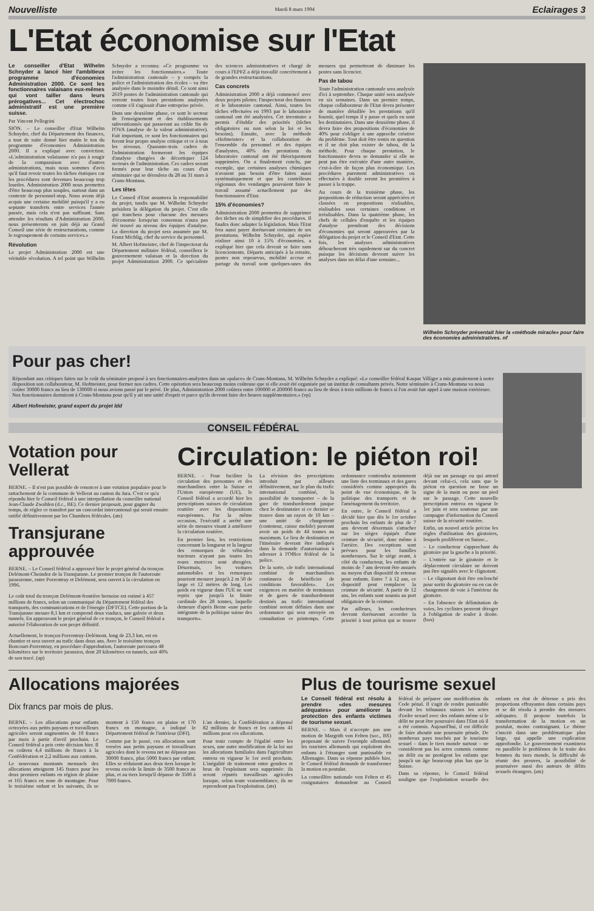Nouvelliste Mardi 8 mars 1994 Eclairages 3
L'Etat économise sur l'Etat
Le conseiller d'Etat Wilhelm Schnyder a lancé hier l'ambitieux programme d'économies Administration 2000. Ce sont les fonctionnaires valaisans eux-mêmes qui vont tailler dans leurs prérogatives... Cet électrochoc administratif est une première suisse.
Par Vincent Pellegrini
SION. – Le conseiller d'Etat Wilhelm Schnyder, chef du Département des finances, a tout de suite donné hier matin le ton du programme d'économies Administration 2000. Il a expliqué avec conviction: «L'administration valaisanne n'a pas à rougir de la comparaison avec d'autres administrations, mais nous sommes d'avis qu'il faut revoir toutes les tâches étatiques car les procédures sont devenues beaucoup trop lourdes. Administration 2000 nous permettra d'être beaucoup plus souples, surtout dans un contexte de personnel-stop. Nous avons déjà acquis une certaine mobilité puisqu'il y a eu septante transferts entre services l'année passée, mais cela n'est pas suffisant. Sans attendre les résultats d'Administration 2000, nous présenterons en juin déjà au Grand Conseil une série de restructurations, comme le regroupement de certains services.»
Révolution
Le projet Administration 2000 est une véritable révolution. A tel point que Wilhelm Schnyder a reconnu: «Ce programme va irriter les fonctionnaires.» Toute l'administration cantonale – y compris la police et l'administration des écoles – va être analysée dans le moindre détail. Ce sont ainsi 2619 postes de l'administration cantonale qui verront toutes leurs prestations analysées comme s'il s'agissait d'une entreprise privée.
Dans une deuxième phase, ce sont le secteur de l'enseignement et des établissements subventionnés qui passeront au crible fin de l'OVA (analyse de la valeur administrative). Fait important, ce sont les fonctionnaires qui feront leur propre analyse critique et ce à tous les niveaux. Quarante-trois cadres de l'administration formeront les équipes d'analyse chargées de décortiquer 124 secteurs de l'administration. Ces cadres seront formés pour leur tâche au cours d'un séminaire qui se déroulera du 28 au 31 mars à Crans-Montana.
Les têtes
Le Conseil d'Etat assumera la responsabilité du projet, tandis que M. Wilhelm Schnyder présidera la délégation du projet. C'est elle qui tranchera pour chacune des mesures d'économie lorsqu'un consensus n'aura pas été trouvé au niveau des équipes d'analyse. La direction du projet sera assumée par M. Franz Michlig, chef du service du personnel.
M. Albert Hofmeister, chef de l'inspectorat du Département militaire fédéral, conseillera le gouvernement valaisan et la direction du projet Administration 2000. Ce spécialiste des sciences administratives et chargé de cours à l'EPFZ a déjà travaillé concrètement à de grandes restructurations.
Cas concrets
Administration 2000 a déjà commencé avec deux projets pilotes: l'inspectorat des finances et le laboratoire cantonal. Ainsi, toutes les tâches effectuées en 1993 par le laboratoire cantonal ont été analysées. Cet inventaire a permis d'établir des priorités (tâches obligatoires ou non selon la loi et les besoins). Ensuite, avec la méthode «Hofmeister» et la collaboration de l'ensemble du personnel et des équipes d'analystes, 40% des prestations du laboratoire cantonal ont été théoriquement supprimées. On a finalement conclu, par exemple, que certaines analyses chimiques n'avaient pas besoin d'être faites aussi systématiquement et que les contrôleurs régionaux des vendanges pouvaient faire le travail assumé actuellement par des fonctionnaires d'Etat.
15% d'économies?
Administration 2000 permettra de supprimer des tâches ou de simplifier des procédures. Il faudra donc adapter la législation. Mais l'Etat fera aussi payer dorénavant certaines de ses prestations. Wilhelm Schnyder, qui espère réaliser ainsi 10 à 15% d'économies, a expliqué hier que cela devrait se faire sans licenciements. Départs anticipés à la retraite, postes non repourvus, mobilité accrue et partage du travail sont quelques-unes des mesures qui permettront de diminuer les postes sans licencier.
Pas de tabou
Toute l'administration cantonale sera analysée d'ici à septembre. Chaque unité sera analysée en six semaines. Dans un premier temps, chaque collaborateur de l'Etat devra présenter de manière détaillée les prestations qu'il fournit, quel temps il y passe et quels en sont les destinataires. Dans une deuxième phase, il devra faire des propositions d'économies de 40% pour s'obliger à une approche créative du problème. Tout doit être remis en question et il ne doit plus exister de tabou, dit la méthode. Pour chaque prestation, le fonctionnaire devra se demander si elle ne peut pas être exécutée d'une autre manière, c'est-à-dire de façon plus économique. Les procédures purement administratives ou effectuées à double seront les premières à passer à la trappe.
Au cours de la troisième phase, les propositions de réduction seront appréciées et classées en propositions réalisables, réalisables sous certaines conditions et irréalisables. Dans la quatrième phase, les chefs de cellules d'enquête et les équipes d'analyse prendront des décisions d'économies qui seront approuvées par la délégation du projet et le Conseil d'Etat. Cette fois, les analyses administratives déboucheront très rapidement sur du concret puisque les décisions devront suivre les analyses dans un délai d'une semaine...
Wilhelm Schnyder présentait hier la «méthode miracle» pour faire des économies administratives. nf
Pour pas cher!
Répondant aux critiques faites sur le coût du séminaire proposé à ses fonctionnaires-analystes dans un «palace» de Crans-Montana, M. Wilhelm Schnyder a expliqué: «Le conseiller fédéral Kaspar Villiger a mis gratuitement à notre disposition son collaborateur, M. Hofmeister, pour former nos cadres. Cette opération sera beaucoup moins coûteuse que si elle avait été organisée par un institut de consultants privés. Notre séminaire à Crans-Montana va nous coûter 30000 francs au lieu de 130000 si nous avions passé par le privé. De plus, Administration 2000 coûtera entre 100000 et 200000 francs au lieu de deux à trois millions de francs si l'on avait fait appel à une maison extérieure. Nos fonctionnaires dormiront à Crans-Montana pour qu'il y ait une unité d'esprit et parce qu'ils devront faire des heures supplémentaires.» (vp)
Albert Hofmeister, grand expert du projet ldd
CONSEIL FÉDÉRAL
Votation pour Vellerat
BERNE. – Il n'est pas possible de renoncer à une votation populaire pour le rattachement de la commune de Vellerat au canton du Jura. C'est ce qu'a répondu hier le Conseil fédéral à une interpellation du conseiller national Jean-Claude Zwahlen (d.c., BE). Ce dernier proposait, pour gagner du temps, de régler ce transfert par un concordat intercantonal qui serait ensuite ratifié définitivement par les Chambres fédérales. (ats)
Transjurane approuvée
BERNE. – Le Conseil fédéral a approuvé hier le projet général du tronçon Delémont-Choindez de la Transjurane. Le premier tronçon de l'autoroute jurassienne, entre Porrentruy et Delémont, sera ouvert à la circulation en 1996.
Le coût total du tronçon Delémont-frontière bernoise est estimé à 457 millions de francs, selon un communiqué du Département fédéral des transports, des communications et de l'énergie (DFTCE). Cette portion de la Transjurane mesure 8,1 km et comprend deux viaducs, une galerie et deux tunnels. En approuvant le projet général de ce tronçon, le Conseil fédéral a autorisé l'élaboration de son projet définitif.
Actuellement, le tronçon Porrentruy-Delémont, long de 23,3 km, est en chantier et sera ouvert au trafic dans deux ans. Avec le troisième tronçon Boncourt-Porrentruy, en procédure d'approbation, l'autoroute parcourra 48 kilomètres sur le territoire jurassien, dont 20 kilomètres en tunnels, soit 40% de son tracé. (ap)
Circulation: le piéton roi!
BERNE. – Pour faciliter la circulation des personnes et des marchandises entre la Suisse et l'Union européenne (UE), le Conseil fédéral a accordé hier les prescriptions suisses de circulation routière avec les dispositions européennes. Par la même occasion, l'exécutif a arrêté une série de mesures visant à améliorer la circulation routière.
En premier lieu, les restrictions concernant la longueur et la largeur des remorques de véhicules tracteurs n'ayant pas toutes les roues motrices sont abrogées. Désormais, les voitures automobiles et les remorques pourront mesurer jusqu'à 2 m 50 de large et 12 mètres de long. Les poids en vigueur dans l'UE ne sont repris que jusqu'à la limite cardinale des 28 tonnes, laquelle demeure d'après Berne «une partie intégrante de la politique suisse des transports».
La révision des prescriptions introduit par ailleurs définitivement, sur le plan du trafic international combiné, la possibilité de transporter – de la gare de transbordement jusque chez le destinataire si ce dernier se trouve dans un rayon de 10 km – une unité de chargement (conteneur, caisse mobile) pouvant avoir un poids de 44 tonnes au maximum. Le lieu de destination et l'itinéraire devront être indiqués dans la demande d'autorisation à adresser à l'Office fédéral de la police.
De la sorte, «le trafic international combiné de marchandises continuera de bénéficier de conditions favorables». Les exigences en matière de terminaux et de gares de transbordement destinés au trafic international combiné seront définies dans une ordonnance qui sera envoyée en consultation ce printemps. Cette ordonnance contiendra notamment une liste des terminaux et des gares considérés comme appropriés du point de vue économique, de la politique des transports et de l'aménagement du territoire.
En outre, le Conseil fédéral a décidé hier que dès le 1er octobre prochain les enfants de plus de 7 ans devront désormais s'attacher sur les sièges équipés d'une ceinture de sécurité, donc même à l'arrière. Des exceptions sont prévues pour les familles nombreuses. Sur le siège avant, à côté du conducteur, les enfants de moins de 7 ans devront être assurés au moyen d'un dispositif de retenue pour enfants. Entre 7 à 12 ans, ce dispositif peut remplacer la ceinture de sécurité. A partir de 12 ans, les enfants sont soumis au port obligatoire de la ceinture.
Par ailleurs, les conducteurs devront dorénavant accorder la priorité à tout piéton qui se trouve déjà sur un passage ou qui attend devant celui-ci, cela sans que le piéton en question ne fasse un signe de la main ou pose un pied sur le passage. Cette nouvelle prescription entrera en vigueur le 1er juin et sera soutenue par une campagne d'information du Conseil suisse de la sécurité routière.
Enfin, un nouvel article précise les règles d'utilisation des giratoires, lesquels prolifèrent en Suisse...
– Le conducteur s'approchant du giratoire par la gauche a la priorité.
– L'entrée sur le giratoire et le déplacement circulaire ne doivent pas être signalés avec le clignotant.
– Le clignotant doit être enclenché pour sortir du giratoire ou en cas de changement de voie à l'intérieur du giratoire.
– En l'absence de délimitation de voies, les cyclistes peuvent déroger à l'obligation de rouler à droite. (bos)
Allocations majorées
Dix francs par mois de plus.
BERNE. – Les allocations pour enfants octroyées aux petits paysans et travailleurs agricoles seront augmentées de 10 francs par mois à partir d'avril prochain. Le Conseil fédéral a pris cette décision hier. Il en coûtera 4,4 millions de francs à la Confédération et 2,2 millions aux cantons.
Le nouveaux montants mensuels des allocations atteignent 145 francs pour les deux premiers enfants en région de plaine et 165 francs en zone de montagne. Pour le troisième enfant et les suivants, ils se montent à 150 francs en plaine et 170 francs en montagne, a indiqué le Département fédéral de l'intérieur (DFI).
Comme par le passé, ces allocations sont versées aux petits paysans et travailleurs agricoles dont le revenu net ne dépasse pas 30000 francs, plus 5000 francs par enfant. Elles se réduisent aux deux tiers lorsque le revenu excède la limite de 3500 francs au plus, et au tiers lorsqu'il dépasse de 3500 à 7000 francs.
L'an dernier, la Confédération a dépensé 82 millions de francs et les cantons 41 millions pour ces allocations.
Pour tenir compte de l'égalité entre les sexes, une autre modification de la loi sur les allocations familiales dans l'agriculture entrera en vigueur le 1er avril prochain. L'inégalité de traitement entre gendres et brus de l'exploitant sera supprimée: ils seront réputés travailleurs agricoles lorsque, selon toute vraisemblance, ils ne reprendront pas l'exploitation. (ats)
Plus de tourisme sexuel
Le Conseil fédéral est résolu à prendre «des mesures adéquates» pour améliorer la protection des enfants victimes de tourisme sexuel.
BERNE. – Mais il n'accepte pas une motion de Margrith von Felten (soc., BS) proposant de suivre l'exemple allemand: les touristes allemands qui exploitent des enfants à l'étranger sont punissable en Allemagne. Dans sa réponse publiée hier, le Conseil fédéral demande de transformer la motion en postulat.
La conseillère nationale von Felten et 45 cosignataires demandent au Conseil fédéral de préparer une modification du Code pénal. Il s'agit de rendre punissable devant les tribunaux suisses les actes d'ordre sexuel avec des enfants même si le délit ne peut être poursuivi dans l'Etat où il a été commis. Aujourd'hui, il est difficile de faire aboutir une poursuite pénale. De nombreux pays touchés par le tourisme sexuel – dans le tiers monde surtout – ne considèrent pas les actes commis comme un délit ou ne protègent les enfants que jusqu'à un âge beaucoup plus bas que la Suisse.
Dans sa réponse, le Conseil fédéral souligne que l'exploitation sexuelle des enfants en état de détresse a pris des proportions effrayantes dans certains pays et se dit résolu à prendre des mesures adéquates. Il propose toutefois la transformation de la motion en un postulat, moins contraignant. Le thème s'inscrit dans une problématique plus large, qui appelle une explication approfondie. Le gouvernement examinera en parallèle le problèmes de la traite des femmes du tiers monde, la difficulté de réunir des preuves, la possibilité de poursuivre aussi des auteurs de délits sexuels étrangers. (ats)